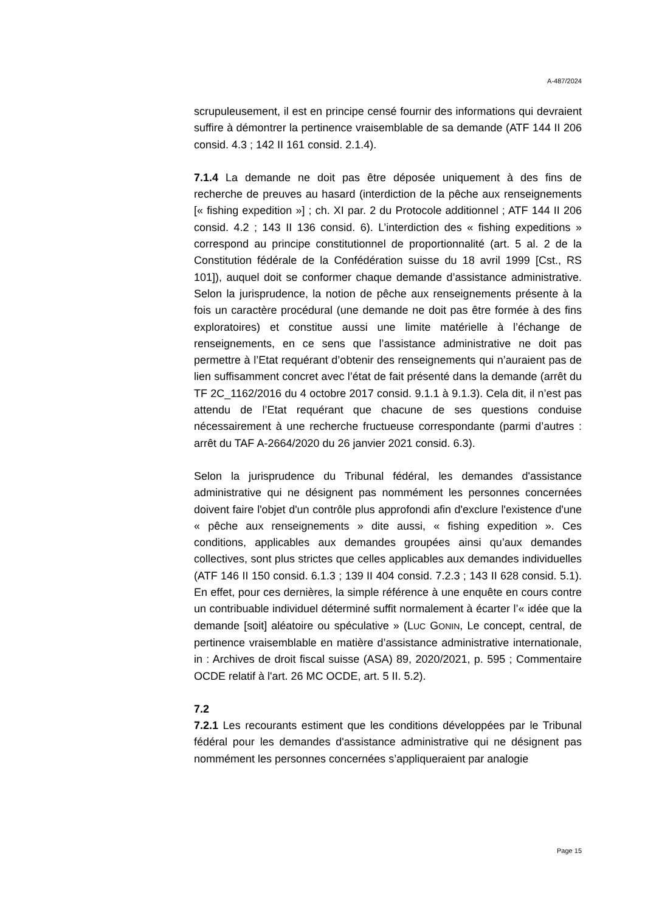A-487/2024
scrupuleusement, il est en principe censé fournir des informations qui devraient suffire à démontrer la pertinence vraisemblable de sa demande (ATF 144 II 206 consid. 4.3 ; 142 II 161 consid. 2.1.4).
7.1.4 La demande ne doit pas être déposée uniquement à des fins de recherche de preuves au hasard (interdiction de la pêche aux renseignements [« fishing expedition »] ; ch. XI par. 2 du Protocole additionnel ; ATF 144 II 206 consid. 4.2 ; 143 II 136 consid. 6). L’interdiction des « fishing expeditions » correspond au principe constitutionnel de proportionnalité (art. 5 al. 2 de la Constitution fédérale de la Confédération suisse du 18 avril 1999 [Cst., RS 101]), auquel doit se conformer chaque demande d’assistance administrative. Selon la jurisprudence, la notion de pêche aux renseignements présente à la fois un caractère procédural (une demande ne doit pas être formée à des fins exploratoires) et constitue aussi une limite matérielle à l’échange de renseignements, en ce sens que l’assistance administrative ne doit pas permettre à l’Etat requérant d’obtenir des renseignements qui n’auraient pas de lien suffisamment concret avec l’état de fait présenté dans la demande (arrêt du TF 2C_1162/2016 du 4 octobre 2017 consid. 9.1.1 à 9.1.3). Cela dit, il n’est pas attendu de l’Etat requérant que chacune de ses questions conduise nécessairement à une recherche fructueuse correspondante (parmi d’autres : arrêt du TAF A-2664/2020 du 26 janvier 2021 consid. 6.3).
Selon la jurisprudence du Tribunal fédéral, les demandes d'assistance administrative qui ne désignent pas nommément les personnes concernées doivent faire l'objet d'un contrôle plus approfondi afin d'exclure l'existence d'une « pêche aux renseignements » dite aussi, « fishing expedition ». Ces conditions, applicables aux demandes groupées ainsi qu’aux demandes collectives, sont plus strictes que celles applicables aux demandes individuelles (ATF 146 II 150 consid. 6.1.3 ; 139 II 404 consid. 7.2.3 ; 143 II 628 consid. 5.1). En effet, pour ces dernières, la simple référence à une enquête en cours contre un contribuable individuel déterminé suffit normalement à écarter l’« idée que la demande [soit] aléatoire ou spéculative » (LUC GONIN, Le concept, central, de pertinence vraisemblable en matière d’assistance administrative internationale, in : Archives de droit fiscal suisse (ASA) 89, 2020/2021, p. 595 ; Commentaire OCDE relatif à l'art. 26 MC OCDE, art. 5 II. 5.2).
7.2
7.2.1 Les recourants estiment que les conditions développées par le Tribunal fédéral pour les demandes d'assistance administrative qui ne désignent pas nommément les personnes concernées s’appliqueraient par analogie
Page 15